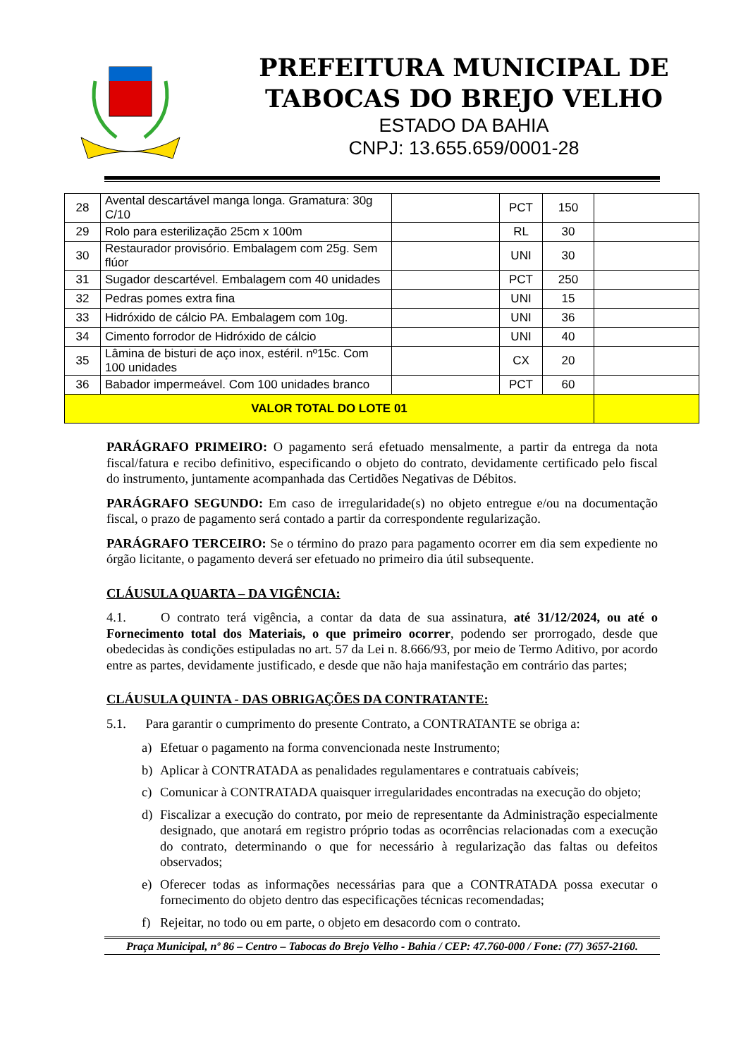PREFEITURA MUNICIPAL DE
TABOCAS DO BREJO VELHO
ESTADO DA BAHIA
CNPJ: 13.655.659/0001-28
| 28 | Avental descartável manga longa. Gramatura: 30g C/10 | | PCT | 150 | |
| 29 | Rolo para esterilização 25cm x 100m | | RL | 30 | |
| 30 | Restaurador provisório. Embalagem com 25g. Sem flúor | | UNI | 30 | |
| 31 | Sugador descartével. Embalagem com 40 unidades | | PCT | 250 | |
| 32 | Pedras pomes extra fina | | UNI | 15 | |
| 33 | Hidróxido de cálcio PA. Embalagem com 10g. | | UNI | 36 | |
| 34 | Cimento forrodor de Hidróxido de cálcio | | UNI | 40 | |
| 35 | Lâmina de bisturi de aço inox, estéril. nº15c. Com 100 unidades | | CX | 20 | |
| 36 | Babador impermeável. Com 100 unidades branco | | PCT | 60 | |
| VALOR TOTAL DO LOTE 01 | | | | | |
PARÁGRAFO PRIMEIRO: O pagamento será efetuado mensalmente, a partir da entrega da nota fiscal/fatura e recibo definitivo, especificando o objeto do contrato, devidamente certificado pelo fiscal do instrumento, juntamente acompanhada das Certidões Negativas de Débitos.
PARÁGRAFO SEGUNDO: Em caso de irregularidade(s) no objeto entregue e/ou na documentação fiscal, o prazo de pagamento será contado a partir da correspondente regularização.
PARÁGRAFO TERCEIRO: Se o término do prazo para pagamento ocorrer em dia sem expediente no órgão licitante, o pagamento deverá ser efetuado no primeiro dia útil subsequente.
CLÁUSULA QUARTA – DA VIGÊNCIA:
4.1. O contrato terá vigência, a contar da data de sua assinatura, até 31/12/2024, ou até o Fornecimento total dos Materiais, o que primeiro ocorrer, podendo ser prorrogado, desde que obedecidas às condições estipuladas no art. 57 da Lei n. 8.666/93, por meio de Termo Aditivo, por acordo entre as partes, devidamente justificado, e desde que não haja manifestação em contrário das partes;
CLÁUSULA QUINTA - DAS OBRIGAÇÕES DA CONTRATANTE:
5.1. Para garantir o cumprimento do presente Contrato, a CONTRATANTE se obriga a:
a) Efetuar o pagamento na forma convencionada neste Instrumento;
b) Aplicar à CONTRATADA as penalidades regulamentares e contratuais cabíveis;
c) Comunicar à CONTRATADA quaisquer irregularidades encontradas na execução do objeto;
d) Fiscalizar a execução do contrato, por meio de representante da Administração especialmente designado, que anotará em registro próprio todas as ocorrências relacionadas com a execução do contrato, determinando o que for necessário à regularização das faltas ou defeitos observados;
e) Oferecer todas as informações necessárias para que a CONTRATADA possa executar o fornecimento do objeto dentro das especificações técnicas recomendadas;
f) Rejeitar, no todo ou em parte, o objeto em desacordo com o contrato.
Praça Municipal, nº 86 – Centro – Tabocas do Brejo Velho - Bahia / CEP: 47.760-000 / Fone: (77) 3657-2160.